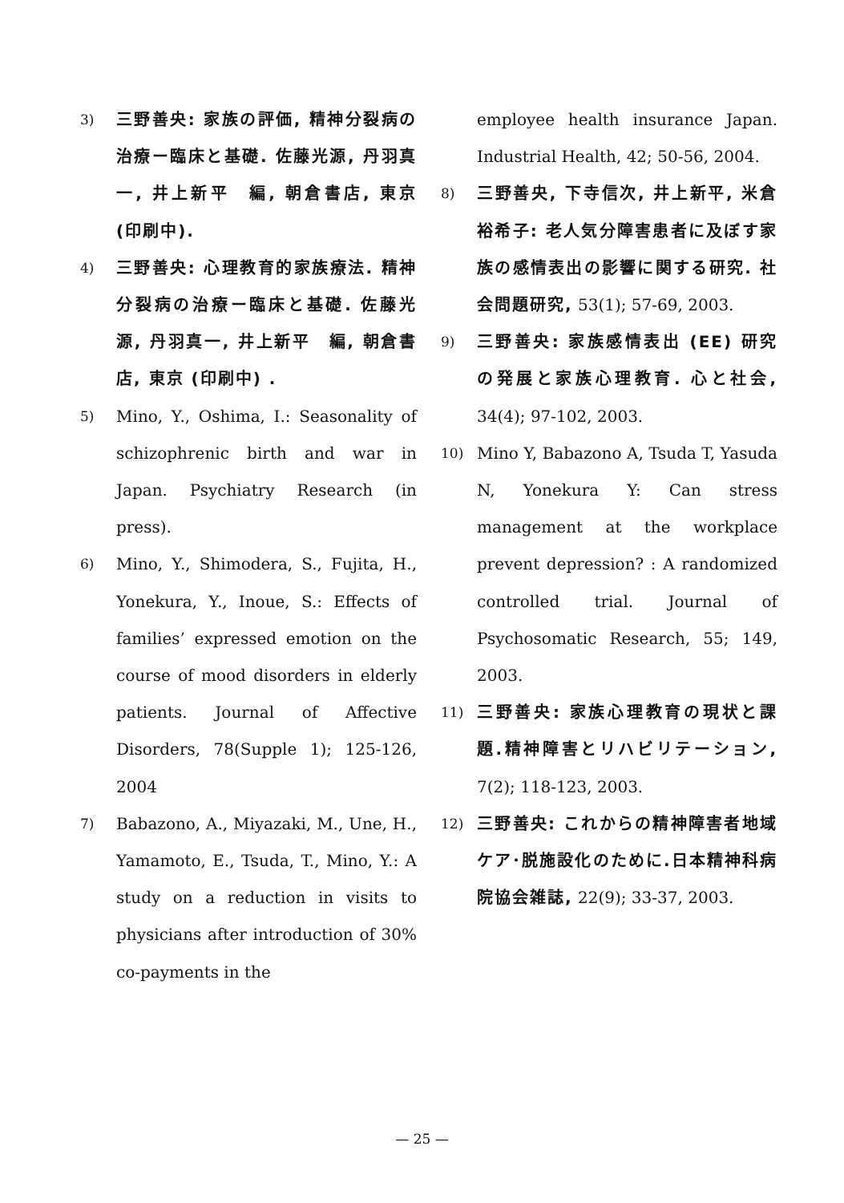3) 三野善央: 家族の評価, 精神分裂病の治療ー臨床と基礎. 佐藤光源, 丹羽真一, 井上新平　編, 朝倉書店, 東京 (印刷中).
4) 三野善央: 心理教育的家族療法. 精神分裂病の治療ー臨床と基礎. 佐藤光源, 丹羽真一, 井上新平　編, 朝倉書店, 東京 (印刷中) .
5) Mino, Y., Oshima, I.: Seasonality of schizophrenic birth and war in Japan. Psychiatry Research (in press).
6) Mino, Y., Shimodera, S., Fujita, H., Yonekura, Y., Inoue, S.: Effects of families’ expressed emotion on the course of mood disorders in elderly patients. Journal of Affective Disorders, 78(Supple 1); 125-126, 2004
7) Babazono, A., Miyazaki, M., Une, H., Yamamoto, E., Tsuda, T., Mino, Y.: A study on a reduction in visits to physicians after introduction of 30% co-payments in the
employee health insurance Japan. Industrial Health, 42; 50-56, 2004.
8) 三野善央, 下寺信次, 井上新平, 米倉裕希子: 老人気分障害患者に及ぼす家族の感情表出の影響に関する研究. 社会問題研究, 53(1); 57-69, 2003.
9) 三野善央: 家族感情表出 (EE) 研究の発展と家族心理教育. 心と社会, 34(4); 97-102, 2003.
10) Mino Y, Babazono A, Tsuda T, Yasuda N, Yonekura Y: Can stress management at the workplace prevent depression? : A randomized controlled trial. Journal of Psychosomatic Research, 55; 149, 2003.
11) 三野善央: 家族心理教育の現状と課題.精神障害とリハビリテーション, 7(2); 118-123, 2003.
12) 三野善央: これからの精神障害者地域ケア･脱施設化のために.日本精神科病院協会雑誌, 22(9); 33-37, 2003.
— 25 —